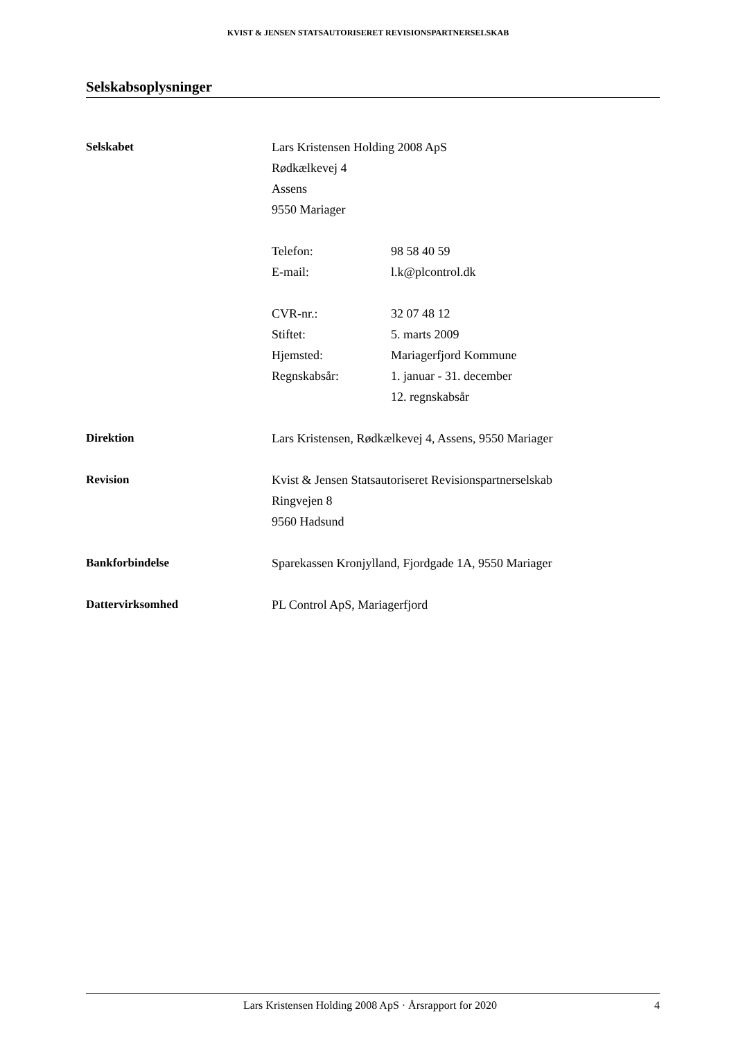KVIST & JENSEN STATSAUTORISERET REVISIONSPARTNERSELSKAB
Selskabsoplysninger
Selskabet Lars Kristensen Holding 2008 ApS
Rødkælkevej 4
Assens
9550 Mariager
Telefon:
E-mail:
98 58 40 59
l.k@plcontrol.dk
CVR-nr.:
Stiftet:
Hjemsted:
Regnskabsår:
32 07 48 12
5. marts 2009
Mariagerfjord Kommune
1. januar - 31. december
12. regnskabsår
Direktion Lars Kristensen, Rødkælkevej 4, Assens, 9550 Mariager
Revision Kvist & Jensen Statsautoriseret Revisionspartnerselskab
Ringvejen 8
9560 Hadsund
Bankforbindelse Sparekassen Kronjylland, Fjordgade 1A, 9550 Mariager
Dattervirksomhed PL Control ApS, Mariagerfjord
Lars Kristensen Holding 2008 ApS · Årsrapport for 2020 4